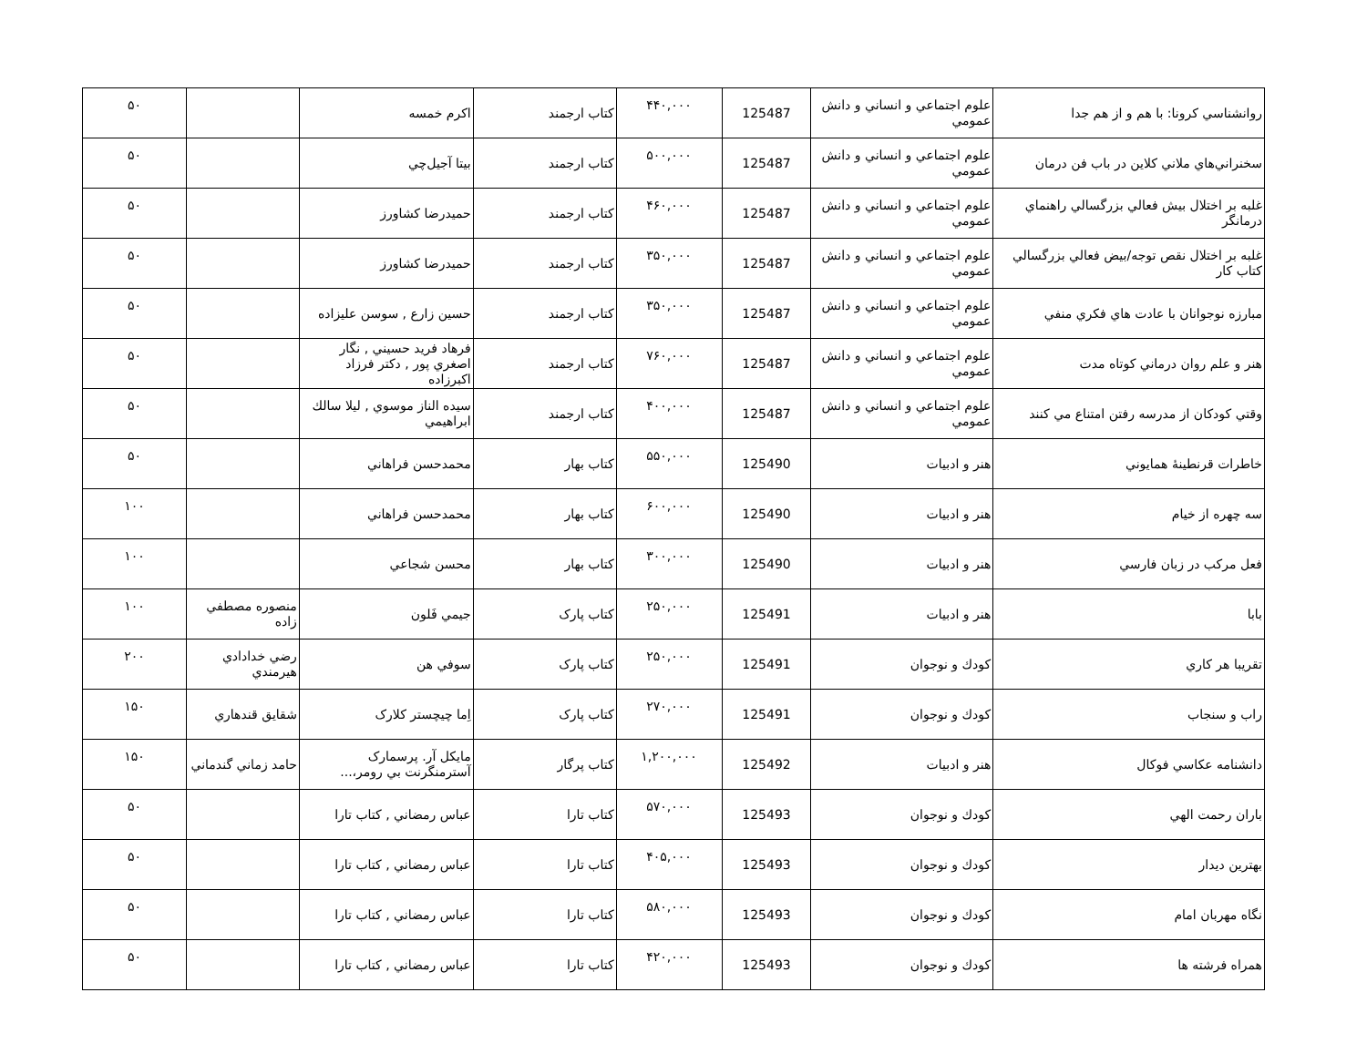| روانشناسي كرونا: با هم و از هم جدا | علوم اجتماعي و انساني و دانش عمومي | 125487 | ۴۴۰,۰۰۰ | کتاب ارجمند | اكرم خمسه | | ۵۰ |
| سخنراني‌هاي ملاني كلاين در باب فن درمان | علوم اجتماعي و انساني و دانش عمومي | 125487 | ۵۰۰,۰۰۰ | کتاب ارجمند | بيتا آجيل‌چي | | ۵۰ |
| غلبه بر اختلال بيش فعالي بزرگسالي راهنماي درمانگر | علوم اجتماعي و انساني و دانش عمومي | 125487 | ۴۶۰,۰۰۰ | کتاب ارجمند | حميدرضا كشاورز | | ۵۰ |
| غلبه بر اختلال نقص توجه/بيض فعالي بزرگسالي كتاب كار | علوم اجتماعي و انساني و دانش عمومي | 125487 | ۳۵۰,۰۰۰ | کتاب ارجمند | حميدرضا كشاورز | | ۵۰ |
| مبارزه نوجوانان با عادت هاي فكري منفي | علوم اجتماعي و انساني و دانش عمومي | 125487 | ۳۵۰,۰۰۰ | کتاب ارجمند | حسين زارع , سوسن عليزاده | | ۵۰ |
| هنر و علم روان درماني كوتاه مدت | علوم اجتماعي و انساني و دانش عمومي | 125487 | ۷۶۰,۰۰۰ | کتاب ارجمند | فرهاد فريد حسيني , نگار اصغري پور , دكتر فرزاد اكبرزاده | | ۵۰ |
| وقتي كودكان از مدرسه رفتن امتناع مي كنند | علوم اجتماعي و انساني و دانش عمومي | 125487 | ۴۰۰,۰۰۰ | کتاب ارجمند | سيده الناز موسوي , ليلا سالك ابراهيمي | | ۵۰ |
| خاطرات قرنطينهٔ همايوني | هنر و ادبيات | 125490 | ۵۵۰,۰۰۰ | کتاب بهار | محمدحسن فراهاني | | ۵۰ |
| سه چهره از خيام | هنر و ادبيات | 125490 | ۶۰۰,۰۰۰ | کتاب بهار | محمدحسن فراهاني | | ۱۰۰ |
| فعل مركب در زبان فارسي | هنر و ادبيات | 125490 | ۳۰۰,۰۰۰ | کتاب بهار | محسن شجاعي | | ۱۰۰ |
| بابا | هنر و ادبيات | 125491 | ۲۵۰,۰۰۰ | کتاب پارک | جيمي فَلون | منصوره مصطفي زاده | ۱۰۰ |
| تقريبا هر كاري | كودك و نوجوان | 125491 | ۲۵۰,۰۰۰ | کتاب پارک | سوفي هن | رضي خدادادي هيرمندي | ۲۰۰ |
| راب و سنجاب | كودك و نوجوان | 125491 | ۲۷۰,۰۰۰ | کتاب پارک | اِما چيچستر كلارک | شقايق قندهاري | ۱۵۰ |
| دانشنامه عكاسي فوكال | هنر و ادبيات | 125492 | ۱,۲۰۰,۰۰۰ | کتاب پرگار | مايكل آر. پرسمارک آسترمنگرنت بي رومر،... | حامد زماني گندماني | ۱۵۰ |
| باران رحمت الهي | كودك و نوجوان | 125493 | ۵۷۰,۰۰۰ | کتاب تارا | عباس رمضاني , كتاب تارا | | ۵۰ |
| بهترين ديدار | كودك و نوجوان | 125493 | ۴۰۵,۰۰۰ | کتاب تارا | عباس رمضاني , كتاب تارا | | ۵۰ |
| نگاه مهربان امام | كودك و نوجوان | 125493 | ۵۸۰,۰۰۰ | کتاب تارا | عباس رمضاني , كتاب تارا | | ۵۰ |
| همراه فرشته ها | كودك و نوجوان | 125493 | ۴۲۰,۰۰۰ | کتاب تارا | عباس رمضاني , كتاب تارا | | ۵۰ |